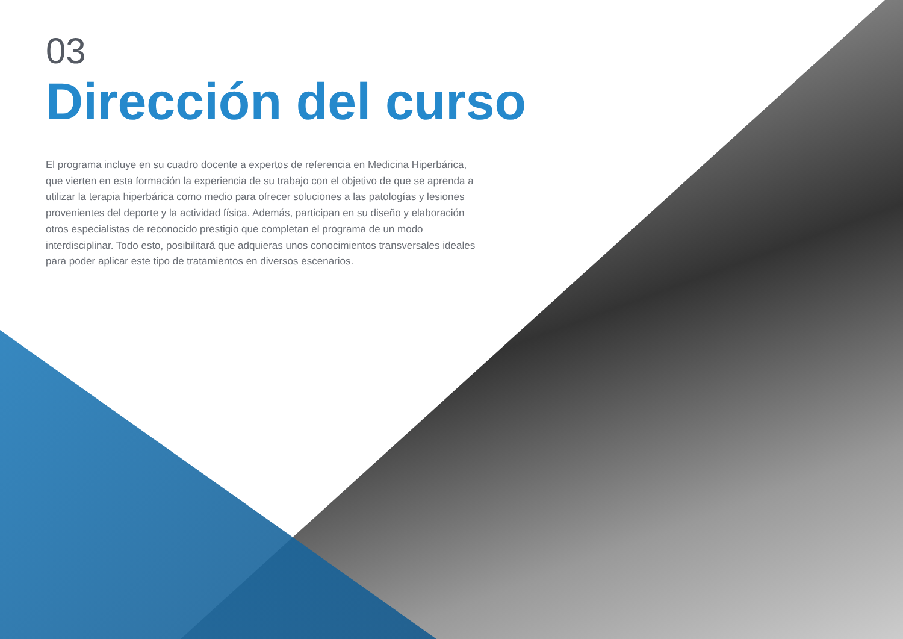03
Dirección del curso
El programa incluye en su cuadro docente a expertos de referencia en Medicina Hiperbárica, que vierten en esta formación la experiencia de su trabajo con el objetivo de que se aprenda a utilizar la terapia hiperbárica como medio para ofrecer soluciones a las patologías y lesiones provenientes del deporte y la actividad física. Además, participan en su diseño y elaboración otros especialistas de reconocido prestigio que completan el programa de un modo interdisciplinar. Todo esto, posibilitará que adquieras unos conocimientos transversales ideales para poder aplicar este tipo de tratamientos en diversos escenarios.